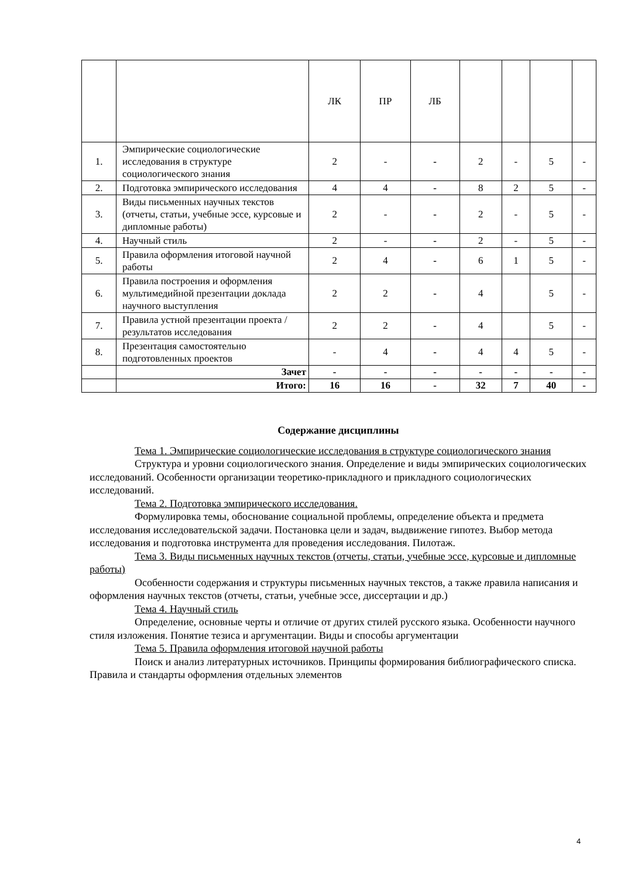| | | ЛК | ПР | ЛБ | | | | |
| 1. | Эмпирические социологические исследования в структуре социологического знания | 2 | - | - | 2 | - | 5 | - |
| 2. | Подготовка эмпирического исследования | 4 | 4 | - | 8 | 2 | 5 | - |
| 3. | Виды письменных научных текстов (отчеты, статьи, учебные эссе, курсовые и дипломные работы) | 2 | - | - | 2 | - | 5 | - |
| 4. | Научный стиль | 2 | - | - | 2 | - | 5 | - |
| 5. | Правила оформления итоговой научной работы | 2 | 4 | - | 6 | 1 | 5 | - |
| 6. | Правила построения и оформления мультимедийной презентации доклада научного выступления | 2 | 2 | - | 4 | | 5 | - |
| 7. | Правила устной презентации проекта / результатов исследования | 2 | 2 | - | 4 | | 5 | - |
| 8. | Презентация самостоятельно подготовленных проектов | - | 4 | - | 4 | 4 | 5 | - |
| | Зачет | - | - | - | - | - | - | - |
| | Итого: | 16 | 16 | - | 32 | 7 | 40 | - |
Содержание дисциплины
Тема 1. Эмпирические социологические исследования в структуре социологического знания
Структура и уровни социологического знания. Определение и виды эмпирических социологических исследований. Особенности организации теоретико-прикладного и прикладного социологических исследований.
Тема 2. Подготовка эмпирического исследования.
Формулировка темы, обоснование социальной проблемы, определение объекта и предмета исследования исследовательской задачи. Постановка цели и задач, выдвижение гипотез. Выбор метода исследования и подготовка инструмента для проведения исследования. Пилотаж.
Тема 3. Виды письменных научных текстов (отчеты, статьи, учебные эссе, курсовые и дипломные работы)
Особенности содержания и структуры письменных научных текстов, а также правила написания и оформления научных текстов (отчеты, статьи, учебные эссе, диссертации и др.)
Тема 4. Научный стиль
Определение, основные черты и отличие от других стилей русского языка. Особенности научного стиля изложения. Понятие тезиса и аргументации. Виды и способы аргументации
Тема 5. Правила оформления итоговой научной работы
Поиск и анализ литературных источников. Принципы формирования библиографического списка. Правила и стандарты оформления отдельных элементов
4